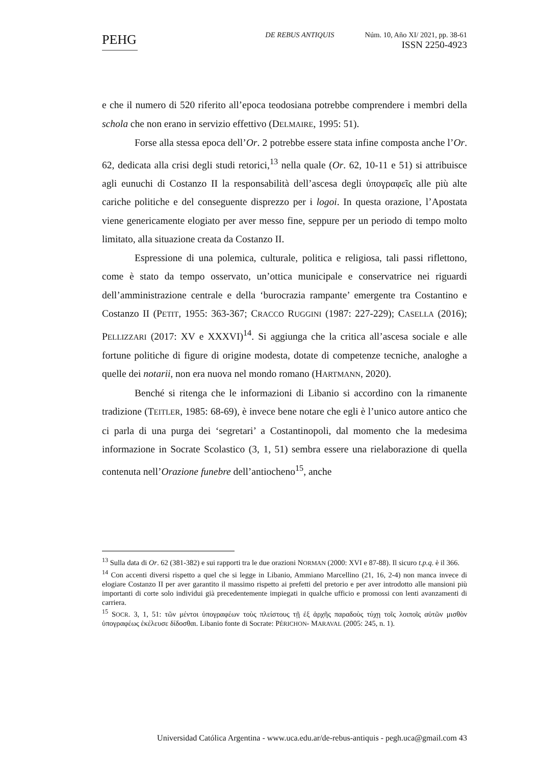PEHG
DE REBUS ANTIQUIS Núm. 10, Año XI/ 2021, pp. 38-61
ISSN 2250-4923
e che il numero di 520 riferito all’epoca teodosiana potrebbe comprendere i membri della schola che non erano in servizio effettivo (DELMAIRE, 1995: 51).
Forse alla stessa epoca dell’Or. 2 potrebbe essere stata infine composta anche l’Or. 62, dedicata alla crisi degli studi retorici,<sup>13</sup> nella quale (Or. 62, 10-11 e 51) si attribuisce agli eunuchi di Costanzo II la responsabilità dell’ascesa degli ὑπογραφεῖς alle più alte cariche politiche e del conseguente disprezzo per i logoi. In questa orazione, l’Apostata viene genericamente elogiato per aver messo fine, seppure per un periodo di tempo molto limitato, alla situazione creata da Costanzo II.
Espressione di una polemica, culturale, politica e religiosa, tali passi riflettono, come è stato da tempo osservato, un’ottica municipale e conservatrice nei riguardi dell’amministrazione centrale e della ‘burocrazia rampante’ emergente tra Costantino e Costanzo II (PETIT, 1955: 363-367; CRACCO RUGGINI (1987: 227-229); CASELLA (2016); PELLIZZARI (2017: XV e XXXVI)<sup>14</sup>. Si aggiunga che la critica all’ascesa sociale e alle fortune politiche di figure di origine modesta, dotate di competenze tecniche, analoghe a quelle dei notarii, non era nuova nel mondo romano (HARTMANN, 2020).
Benché si ritenga che le informazioni di Libanio si accordino con la rimanente tradizione (TEITLER, 1985: 68-69), è invece bene notare che egli è l’unico autore antico che ci parla di una purga dei ‘segretari’ a Costantinopoli, dal momento che la medesima informazione in Socrate Scolastico (3, 1, 51) sembra essere una rielaborazione di quella contenuta nell’Orazione funebre dell’antiocheno<sup>15</sup>, anche
<sup>13</sup> Sulla data di Or. 62 (381-382) e sui rapporti tra le due orazioni NORMAN (2000: XVI e 87-88). Il sicuro t.p.q. è il 366.
<sup>14</sup> Con accenti diversi rispetto a quel che si legge in Libanio, Ammiano Marcellino (21, 16, 2-4) non manca invece di elogiare Costanzo II per aver garantito il massimo rispetto ai prefetti del pretorio e per aver introdotto alle mansioni più importanti di corte solo individui già precedentemente impiegati in qualche ufficio e promossi con lenti avanzamenti di carriera.
<sup>15</sup> SOCR. 3, 1, 51: τῶν μέντοι ὑπογραφέων τοὺς πλείστους τῇ ἐξ ἀρχῆς παραδοὺς τύχῃ τοῖς λοιποῖς αὐτῶν μισθὸν ὑπογραφέως ἐκέλευσε δίδοσθαι. Libanio fonte di Socrate: PÉRICHON- MARAVAL (2005: 245, n. 1).
Universidad Católica Argentina - www.uca.edu.ar/de-rebus-antiquis - pegh.uca@gmail.com 43